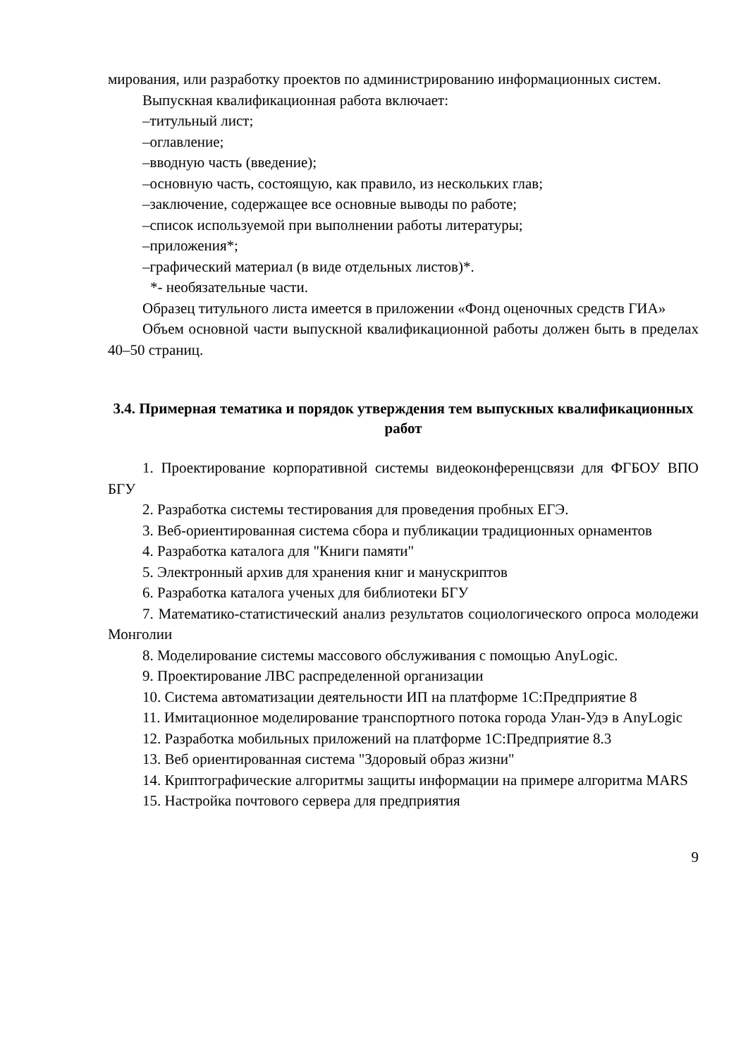мирования, или разработку проектов по администрированию информационных систем.
Выпускная квалификационная работа включает:
–титульный лист;
–оглавление;
–вводную часть (введение);
–основную часть, состоящую, как правило, из нескольких глав;
–заключение, содержащее все основные выводы по работе;
–список используемой при выполнении работы литературы;
–приложения*;
–графический материал (в виде отдельных листов)*.
*- необязательные части.
Образец титульного листа имеется в приложении «Фонд оценочных средств ГИА»
Объем основной части выпускной квалификационной работы должен быть в пределах 40–50 страниц.
3.4. Примерная тематика и порядок утверждения тем выпускных квалификационных работ
1. Проектирование корпоративной системы видеоконференцсвязи для ФГБОУ ВПО БГУ
2. Разработка системы тестирования для проведения пробных ЕГЭ.
3. Веб-ориентированная система сбора и публикации традиционных орнаментов
4. Разработка каталога для "Книги памяти"
5. Электронный архив для хранения книг и манускриптов
6. Разработка каталога ученых для библиотеки БГУ
7. Математико-статистический анализ результатов социологического опроса молодежи Монголии
8. Моделирование системы массового обслуживания с помощью AnyLogic.
9. Проектирование ЛВС распределенной организации
10. Система автоматизации деятельности ИП на платформе 1С:Предприятие 8
11. Имитационное моделирование транспортного потока города Улан-Удэ в AnyLogic
12. Разработка мобильных приложений на платформе 1С:Предприятие 8.3
13. Веб ориентированная система "Здоровый образ жизни"
14. Криптографические алгоритмы защиты информации на примере алгоритма MARS
15. Настройка почтового сервера для предприятия
9